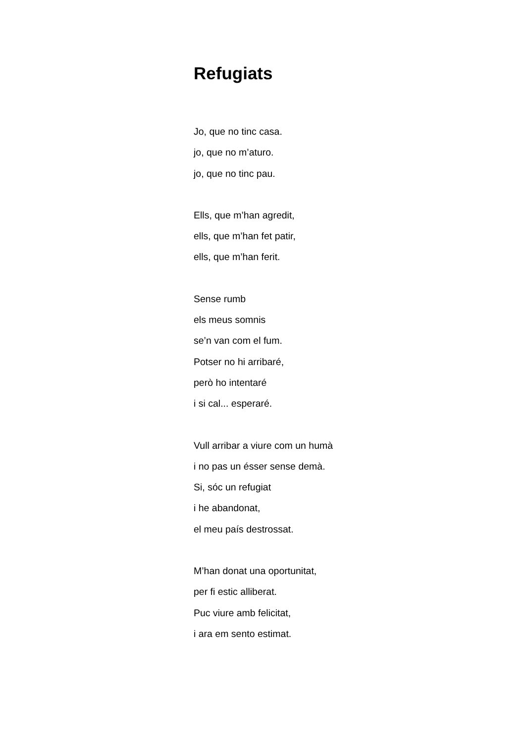Refugiats
Jo, que no tinc casa.
jo, que no m’aturo.
jo, que no tinc pau.
Ells, que m’han agredit,
ells, que m’han fet patir,
ells, que m’han ferit.
Sense rumb
els meus somnis
se’n van com el fum.
Potser no hi arribaré,
però ho intentaré
i si cal... esperaré.
Vull arribar a viure com un humà
i no pas un ésser sense demà.
Si, sóc un refugiat
i he abandonat,
el meu país destrossat.
M’han donat una oportunitat,
per fi estic alliberat.
Puc viure amb felicitat,
i ara em sento estimat.